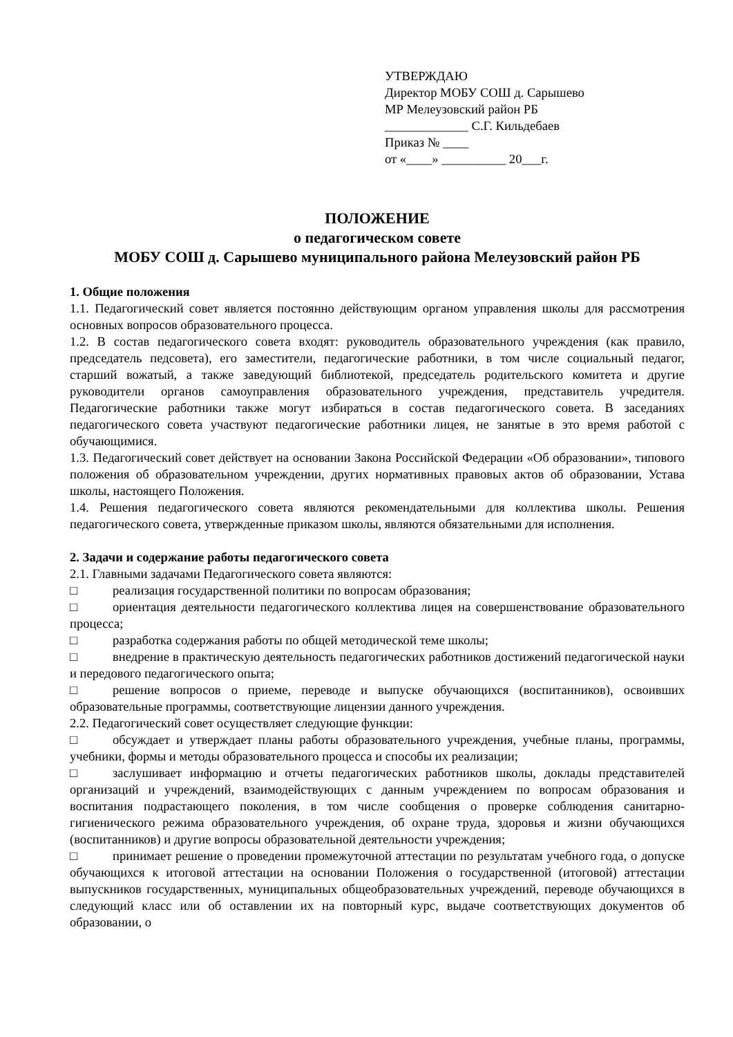УТВЕРЖДАЮ
Директор МОБУ СОШ д. Сарышево
МР Мелеузовский район РБ
_____________ С.Г. Кильдебаев
Приказ № ____
от «____» __________ 20___г.
ПОЛОЖЕНИЕ
о педагогическом совете
МОБУ СОШ д. Сарышево муниципального района Мелеузовский район РБ
1. Общие положения
1.1. Педагогический совет является постоянно действующим органом управления школы для рассмотрения основных вопросов образовательного процесса.
1.2. В состав педагогического совета входят: руководитель образовательного учреждения (как правило, председатель педсовета), его заместители, педагогические работники, в том числе социальный педагог, старший вожатый, а также заведующий библиотекой, председатель родительского комитета и другие руководители органов самоуправления образовательного учреждения, представитель учредителя. Педагогические работники также могут избираться в состав педагогического совета. В заседаниях педагогического совета участвуют педагогические работники лицея, не занятые в это время работой с обучающимися.
1.3. Педагогический совет действует на основании Закона Российской Федерации «Об образовании», типового положения об образовательном учреждении, других нормативных правовых актов об образовании, Устава школы, настоящего Положения.
1.4. Решения педагогического совета являются рекомендательными для коллектива школы. Решения педагогического совета, утвержденные приказом школы, являются обязательными для исполнения.
2. Задачи и содержание работы педагогического совета
2.1. Главными задачами Педагогического совета являются:
□ реализация государственной политики по вопросам образования;
□ ориентация деятельности педагогического коллектива лицея на совершенствование образовательного процесса;
□ разработка содержания работы по общей методической теме школы;
□ внедрение в практическую деятельность педагогических работников достижений педагогической науки и передового педагогического опыта;
□ решение вопросов о приеме, переводе и выпуске обучающихся (воспитанников), освоивших образовательные программы, соответствующие лицензии данного учреждения.
2.2. Педагогический совет осуществляет следующие функции:
□ обсуждает и утверждает планы работы образовательного учреждения, учебные планы, программы, учебники, формы и методы образовательного процесса и способы их реализации;
□ заслушивает информацию и отчеты педагогических работников школы, доклады представителей организаций и учреждений, взаимодействующих с данным учреждением по вопросам образования и воспитания подрастающего поколения, в том числе сообщения о проверке соблюдения санитарно-гигиенического режима образовательного учреждения, об охране труда, здоровья и жизни обучающихся (воспитанников) и другие вопросы образовательной деятельности учреждения;
□ принимает решение о проведении промежуточной аттестации по результатам учебного года, о допуске обучающихся к итоговой аттестации на основании Положения о государственной (итоговой) аттестации выпускников государственных, муниципальных общеобразовательных учреждений, переводе обучающихся в следующий класс или об оставлении их на повторный курс, выдаче соответствующих документов об образовании, о